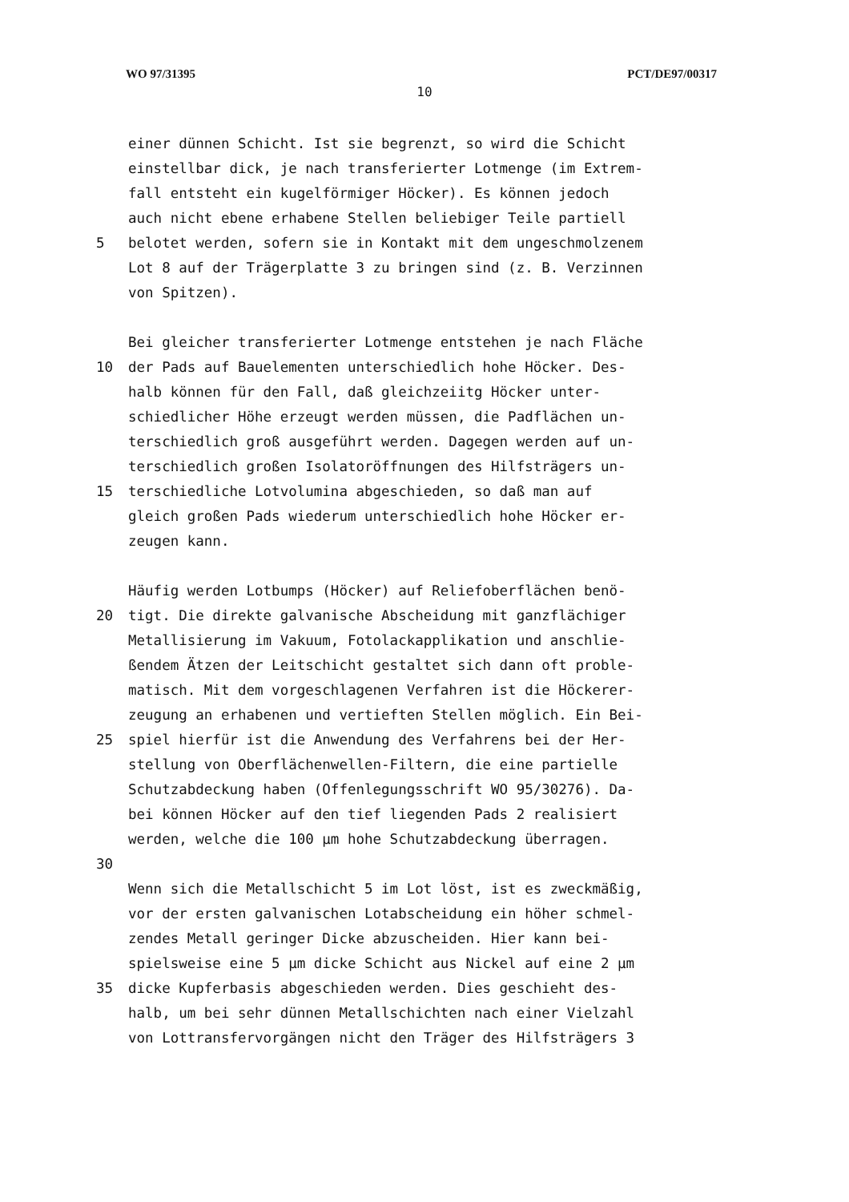WO 97/31395 PCT/DE97/00317
10
einer dünnen Schicht. Ist sie begrenzt, so wird die Schicht
einstellbar dick, je nach transferierter Lotmenge (im Extrem-
fall entsteht ein kugelförmiger Höcker). Es können jedoch
auch nicht ebene erhabene Stellen beliebiger Teile partiell
5 belotet werden, sofern sie in Kontakt mit dem ungeschmolzenem
Lot 8 auf der Trägerplatte 3 zu bringen sind (z. B. Verzinnen
von Spitzen).
Bei gleicher transferierter Lotmenge entstehen je nach Fläche
10 der Pads auf Bauelementen unterschiedlich hohe Höcker. Des-
halb können für den Fall, daß gleichzeiitg Höcker unter-
schiedlicher Höhe erzeugt werden müssen, die Padflächen un-
terschiedlich groß ausgeführt werden. Dagegen werden auf un-
terschiedlich großen Isolatoröffnungen des Hilfsträgers un-
15 terschiedliche Lotvolumina abgeschieden, so daß man auf
gleich großen Pads wiederum unterschiedlich hohe Höcker er-
zeugen kann.
Häufig werden Lotbumps (Höcker) auf Reliefoberflächen benö-
20 tigt. Die direkte galvanische Abscheidung mit ganzflächiger
Metallisierung im Vakuum, Fotolackapplikation und anschlie-
ßendem Ätzen der Leitschicht gestaltet sich dann oft proble-
matisch. Mit dem vorgeschlagenen Verfahren ist die Höckerer-
zeugung an erhabenen und vertieften Stellen möglich. Ein Bei-
25 spiel hierfür ist die Anwendung des Verfahrens bei der Her-
stellung von Oberflächenwellen-Filtern, die eine partielle
Schutzabdeckung haben (Offenlegungsschrift WO 95/30276). Da-
bei können Höcker auf den tief liegenden Pads 2 realisiert
werden, welche die 100 µm hohe Schutzabdeckung überragen.
30
Wenn sich die Metallschicht 5 im Lot löst, ist es zweckmäßig,
vor der ersten galvanischen Lotabscheidung ein höher schmel-
zendes Metall geringer Dicke abzuscheiden. Hier kann bei-
spielsweise eine 5 µm dicke Schicht aus Nickel auf eine 2 µm
35 dicke Kupferbasis abgeschieden werden. Dies geschieht des-
halb, um bei sehr dünnen Metallschichten nach einer Vielzahl
von Lottransfervorgängen nicht den Träger des Hilfsträgers 3